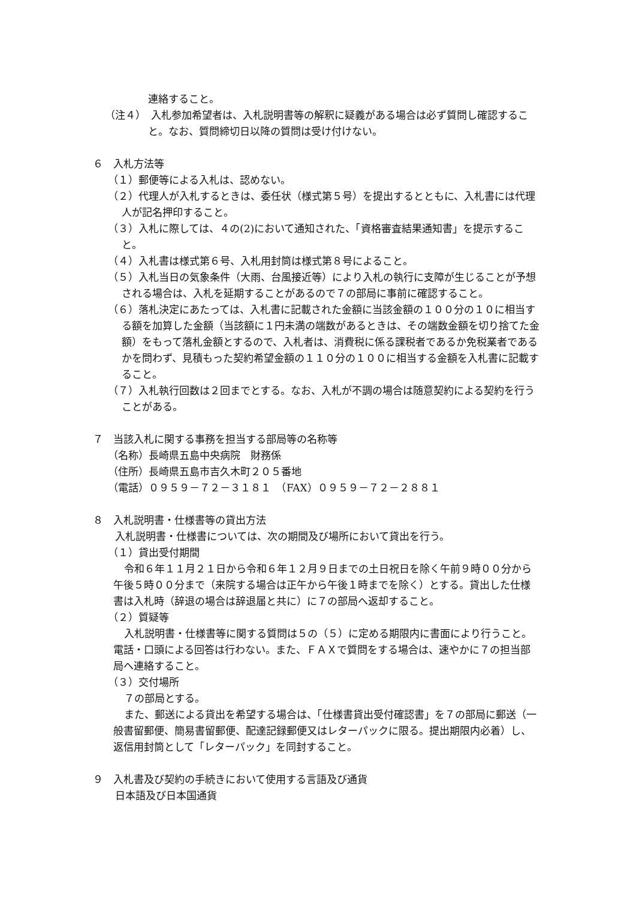連絡すること。
（注４）　入札参加希望者は、入札説明書等の解釈に疑義がある場合は必ず質問し確認すること。なお、質問締切日以降の質問は受け付けない。
６　入札方法等
（１）郵便等による入札は、認めない。
（２）代理人が入札するときは、委任状（様式第５号）を提出するとともに、入札書には代理人が記名押印すること。
（３）入札に際しては、４の(2)において通知された、「資格審査結果通知書」を提示すること。
（４）入札書は様式第６号、入札用封筒は様式第８号によること。
（５）入札当日の気象条件（大雨、台風接近等）により入札の執行に支障が生じることが予想される場合は、入札を延期することがあるので７の部局に事前に確認すること。
（６）落札決定にあたっては、入札書に記載された金額に当該金額の１００分の１０に相当する額を加算した金額（当該額に１円未満の端数があるときは、その端数金額を切り捨てた金額）をもって落札金額とするので、入札者は、消費税に係る課税者であるか免税業者であるかを問わず、見積もった契約希望金額の１１０分の１００に相当する金額を入札書に記載すること。
（７）入札執行回数は２回までとする。なお、入札が不調の場合は随意契約による契約を行うことがある。
７　当該入札に関する事務を担当する部局等の名称等
（名称）長崎県五島中央病院　財務係
（住所）長崎県五島市吉久木町２０５番地
（電話）０９５９－７２－３１８１　（FAX）０９５９－７２－２８８１
８　入札説明書・仕様書等の貸出方法
入札説明書・仕様書については、次の期間及び場所において貸出を行う。
（１）貸出受付期間
令和６年１１月２１日から令和６年１２月９日までの土日祝日を除く午前９時００分から午後５時００分まで（来院する場合は正午から午後１時までを除く）とする。貸出した仕様書は入札時（辞退の場合は辞退届と共に）に７の部局へ返却すること。
（２）質疑等
入札説明書・仕様書等に関する質問は５の（５）に定める期限内に書面により行うこと。電話・口頭による回答は行わない。また、ＦＡＸで質問をする場合は、速やかに７の担当部局へ連絡すること。
（３）交付場所
７の部局とする。
また、郵送による貸出を希望する場合は、「仕様書貸出受付確認書」を７の部局に郵送（一般書留郵便、簡易書留郵便、配達記録郵便又はレターパックに限る。提出期限内必着）し、返信用封筒として「レターパック」を同封すること。
９　入札書及び契約の手続きにおいて使用する言語及び通貨
日本語及び日本国通貨